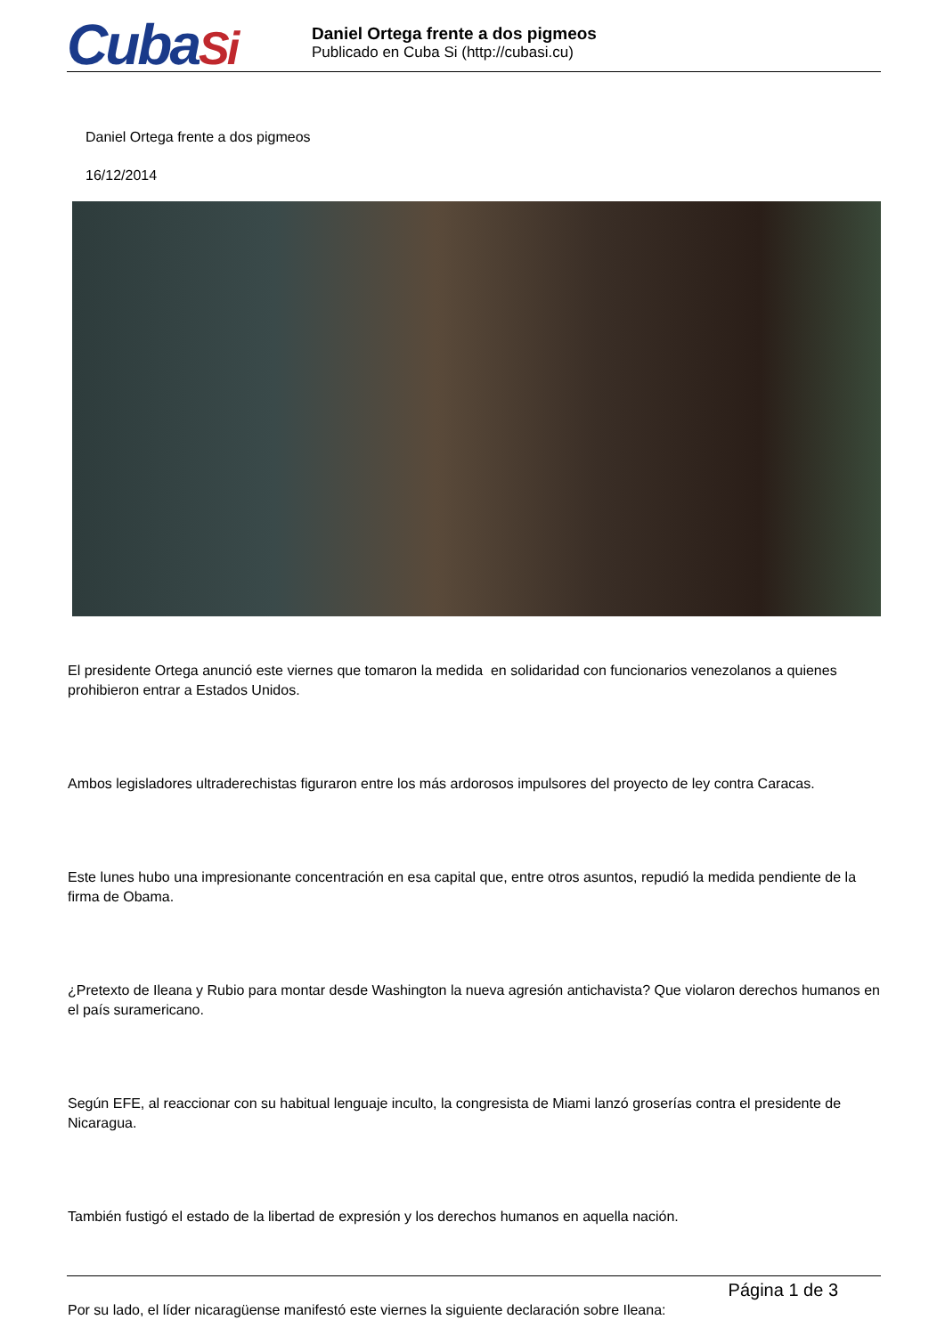CubaSi
Daniel Ortega frente a dos pigmeos
Publicado en Cuba Si (http://cubasi.cu)
Daniel Ortega frente a dos pigmeos
16/12/2014
El presidente Ortega anunció este viernes que tomaron la medida en solidaridad con funcionarios venezolanos a quienes prohibieron entrar a Estados Unidos.
Ambos legisladores ultraderechistas figuraron entre los más ardorosos impulsores del proyecto de ley contra Caracas.
Este lunes hubo una impresionante concentración en esa capital que, entre otros asuntos, repudió la medida pendiente de la firma de Obama.
¿Pretexto de Ileana y Rubio para montar desde Washington la nueva agresión antichavista? Que violaron derechos humanos en el país suramericano.
Según EFE, al reaccionar con su habitual lenguaje inculto, la congresista de Miami lanzó groserías contra el presidente de Nicaragua.
También fustigó el estado de la libertad de expresión y los derechos humanos en aquella nación.
Por su lado, el líder nicaragüense manifestó este viernes la siguiente declaración sobre Ileana:
Página 1 de 3